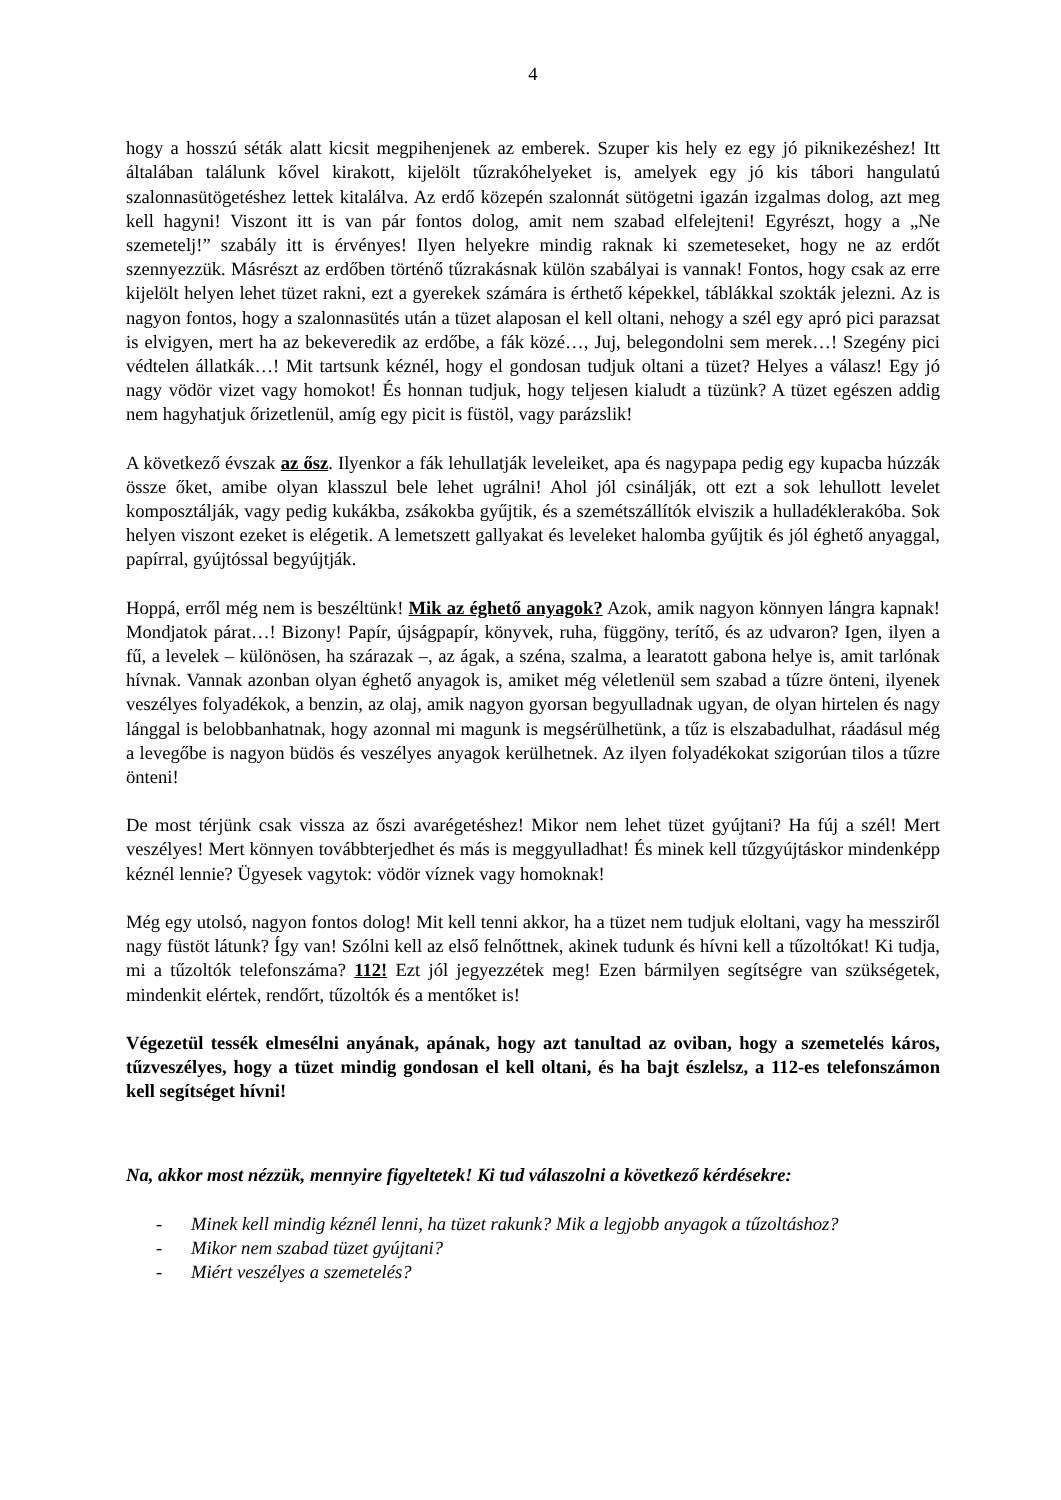4
hogy a hosszú séták alatt kicsit megpihenjenek az emberek. Szuper kis hely ez egy jó piknikezéshez! Itt általában találunk kővel kirakott, kijelölt tűzrakóhelyeket is, amelyek egy jó kis tábori hangulatú szalonnasütögetéshez lettek kitalálva. Az erdő közepén szalonnát sütögetni igazán izgalmas dolog, azt meg kell hagyni! Viszont itt is van pár fontos dolog, amit nem szabad elfelejteni! Egyrészt, hogy a „Ne szemetelj!” szabály itt is érvényes! Ilyen helyekre mindig raknak ki szemeteseket, hogy ne az erdőt szennyezzük. Másrészt az erdőben történő tűzrakásnak külön szabályai is vannak! Fontos, hogy csak az erre kijelölt helyen lehet tüzet rakni, ezt a gyerekek számára is érthető képekkel, táblákkal szokták jelezni. Az is nagyon fontos, hogy a szalonnasütés után a tüzet alaposan el kell oltani, nehogy a szél egy apró pici parazsat is elvigyen, mert ha az bekeveredik az erdőbe, a fák közé…, Juj, belegondolni sem merek…! Szegény pici védtelen állatkák…! Mit tartsunk kéznél, hogy el gondosan tudjuk oltani a tüzet? Helyes a válasz! Egy jó nagy vödör vizet vagy homokot! És honnan tudjuk, hogy teljesen kialudt a tüzünk? A tüzet egészen addig nem hagyhatjuk őrizetlenül, amíg egy picit is füstöl, vagy parázslik!
A következő évszak az ősz. Ilyenkor a fák lehullatják leveleiket, apa és nagypapa pedig egy kupacba húzzák össze őket, amibe olyan klasszul bele lehet ugrálni! Ahol jól csinálják, ott ezt a sok lehullott levelet komposztálják, vagy pedig kukákba, zsákokba gyűjtik, és a szemétszállítók elviszik a hulladéklerakóba. Sok helyen viszont ezeket is elégetik. A lemetszett gallyakat és leveleket halomba gyűjtik és jól éghető anyaggal, papírral, gyújtóssal begyújtják.
Hoppá, erről még nem is beszéltünk! Mik az éghető anyagok? Azok, amik nagyon könnyen lángra kapnak! Mondjatok párat…! Bizony! Papír, újságpapír, könyvek, ruha, függöny, terítő, és az udvaron? Igen, ilyen a fű, a levelek – különösen, ha szárazak –, az ágak, a széna, szalma, a learatott gabona helye is, amit tarlónak hívnak. Vannak azonban olyan éghető anyagok is, amiket még véletlenül sem szabad a tűzre önteni, ilyenek veszélyes folyadékok, a benzin, az olaj, amik nagyon gyorsan begyulladnak ugyan, de olyan hirtelen és nagy lánggal is belobbanhatnak, hogy azonnal mi magunk is megsérülhetünk, a tűz is elszabadulhat, ráadásul még a levegőbe is nagyon büdös és veszélyes anyagok kerülhetnek. Az ilyen folyadékokat szigorúan tilos a tűzre önteni!
De most térjünk csak vissza az őszi avarégetéshez! Mikor nem lehet tüzet gyújtani? Ha fúj a szél! Mert veszélyes! Mert könnyen továbbterjedhet és más is meggyulladhat! És minek kell tűzgyújtáskor mindenképp kéznél lennie? Ügyesek vagytok: vödör víznek vagy homoknak!
Még egy utolsó, nagyon fontos dolog! Mit kell tenni akkor, ha a tüzet nem tudjuk eloltani, vagy ha messziről nagy füstöt látunk? Így van! Szólni kell az első felnőttnek, akinek tudunk és hívni kell a tűzoltókat! Ki tudja, mi a tűzoltók telefonszáma? 112! Ezt jól jegyezzétek meg! Ezen bármilyen segítségre van szükségetek, mindenkit elértek, rendőrt, tűzoltók és a mentőket is!
Végezetül tessék elmesélni anyának, apának, hogy azt tanultad az oviban, hogy a szemetelés káros, tűzveszélyes, hogy a tüzet mindig gondosan el kell oltani, és ha bajt észlelsz, a 112-es telefonszámon kell segítséget hívni!
Na, akkor most nézzük, mennyire figyeltetek! Ki tud válaszolni a következő kérdésekre:
- Minek kell mindig kéznél lenni, ha tüzet rakunk? Mik a legjobb anyagok a tűzoltáshoz?
- Mikor nem szabad tüzet gyújtani?
- Miért veszélyes a szemetelés?